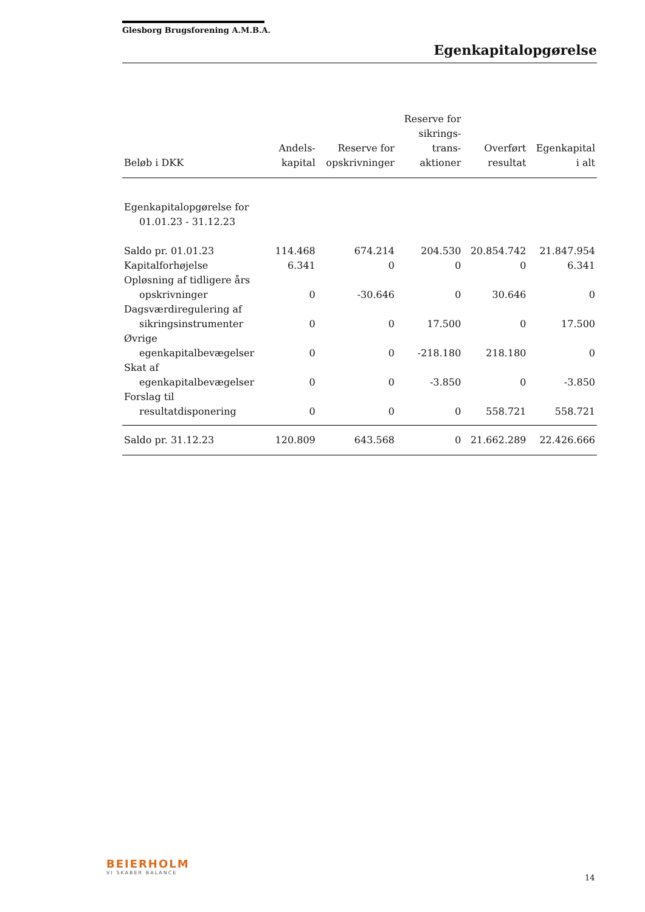Glesborg Brugsforening A.M.B.A.
Egenkapitalopgørelse
| Beløb i DKK | Andels- kapital | Reserve for opskrivninger | Reserve for sikrings- trans- aktioner | Overført resultat | Egenkapital i alt |
| --- | --- | --- | --- | --- | --- |
| Egenkapitalopgørelse for 01.01.23 - 31.12.23 | | | | | |
| Saldo pr. 01.01.23 | 114.468 | 674.214 | 204.530 | 20.854.742 | 21.847.954 |
| Kapitalforhøjelse | 6.341 | 0 | 0 | 0 | 6.341 |
| Opløsning af tidligere års opskrivninger | 0 | -30.646 | 0 | 30.646 | 0 |
| Dagsværdiregulering af sikringsinstrumenter | 0 | 0 | 17.500 | 0 | 17.500 |
| Øvrige egenkapitalbevægelser | 0 | 0 | -218.180 | 218.180 | 0 |
| Skat af egenkapitalbevægelser | 0 | 0 | -3.850 | 0 | -3.850 |
| Forslag til resultatdisponering | 0 | 0 | 0 | 558.721 | 558.721 |
| Saldo pr. 31.12.23 | 120.809 | 643.568 | 0 | 21.662.289 | 22.426.666 |
BEIERHOLM
VI SKABER BALANCE
14